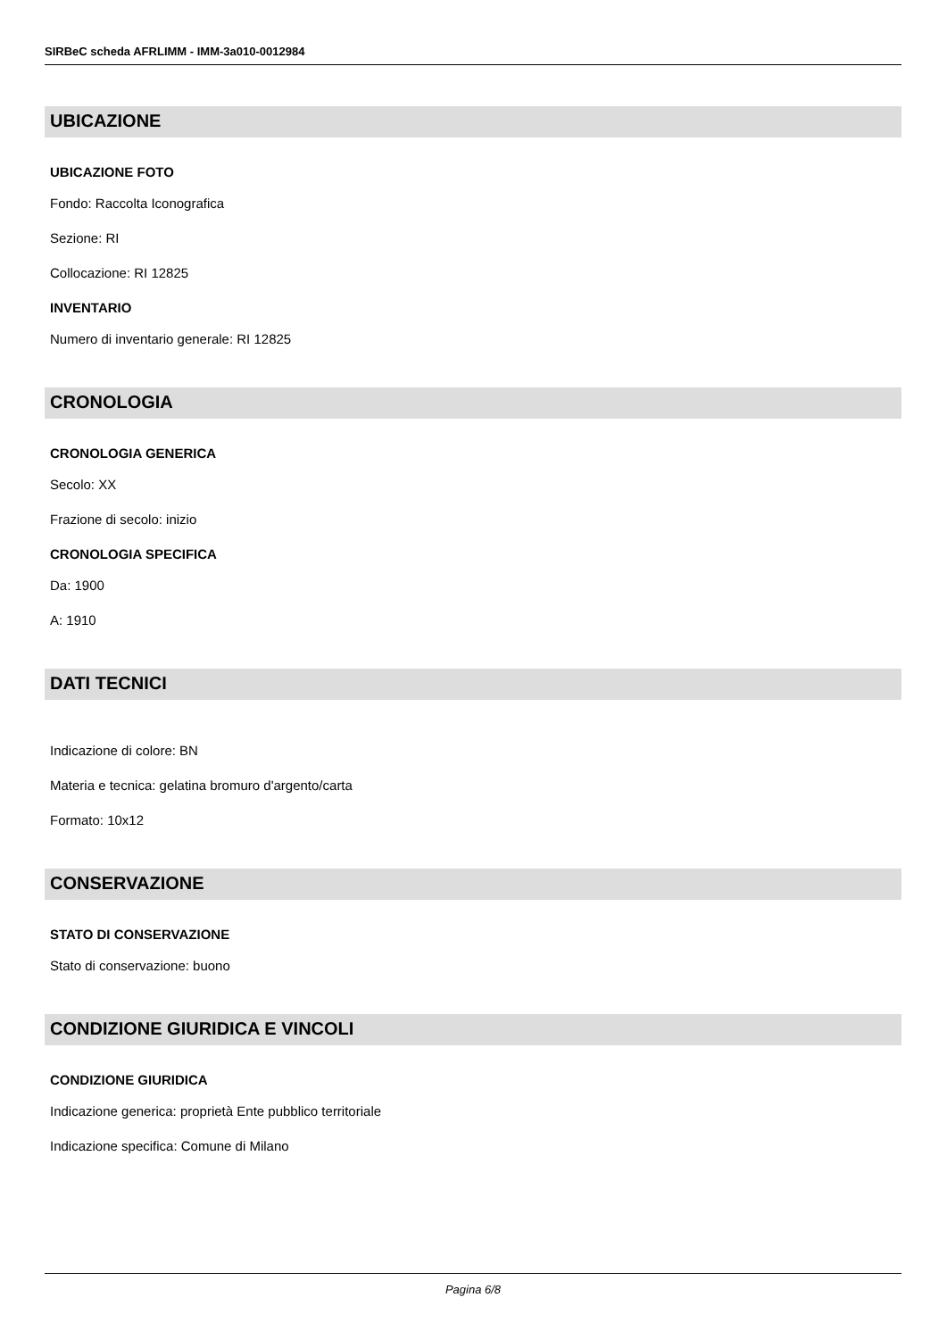SIRBeC scheda AFRLIMM - IMM-3a010-0012984
UBICAZIONE
UBICAZIONE FOTO
Fondo: Raccolta Iconografica
Sezione: RI
Collocazione: RI 12825
INVENTARIO
Numero di inventario generale: RI 12825
CRONOLOGIA
CRONOLOGIA GENERICA
Secolo: XX
Frazione di secolo: inizio
CRONOLOGIA SPECIFICA
Da: 1900
A: 1910
DATI TECNICI
Indicazione di colore: BN
Materia e tecnica: gelatina bromuro d'argento/carta
Formato: 10x12
CONSERVAZIONE
STATO DI CONSERVAZIONE
Stato di conservazione: buono
CONDIZIONE GIURIDICA E VINCOLI
CONDIZIONE GIURIDICA
Indicazione generica: proprietà Ente pubblico territoriale
Indicazione specifica: Comune di Milano
Pagina 6/8